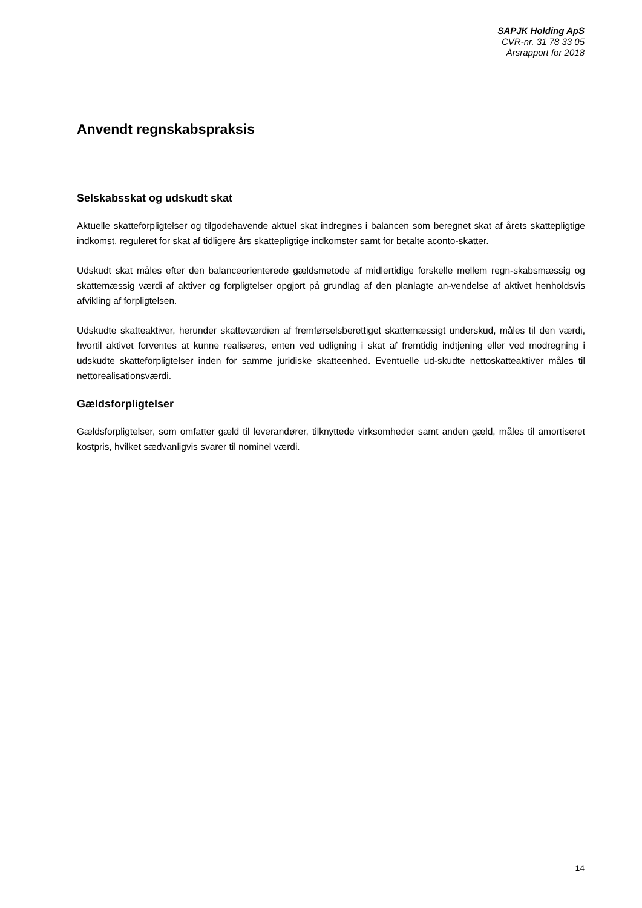SAPJK Holding ApS
CVR-nr. 31 78 33 05
Årsrapport for 2018
Anvendt regnskabspraksis
Selskabsskat og udskudt skat
Aktuelle skatteforpligtelser og tilgodehavende aktuel skat indregnes i balancen som beregnet skat af årets skattepligtige indkomst, reguleret for skat af tidligere års skattepligtige indkomster samt for betalte aconto-skatter.
Udskudt skat måles efter den balanceorienterede gældsmetode af midlertidige forskelle mellem regn-skabsmæssig og skattemæssig værdi af aktiver og forpligtelser opgjort på grundlag af den planlagte an-vendelse af aktivet henholdsvis afvikling af forpligtelsen.
Udskudte skatteaktiver, herunder skatteværdien af fremførselsberettiget skattemæssigt underskud, måles til den værdi, hvortil aktivet forventes at kunne realiseres, enten ved udligning i skat af fremtidig indtjening eller ved modregning i udskudte skatteforpligtelser inden for samme juridiske skatteenhed. Eventuelle ud-skudte nettoskatteaktiver måles til nettorealisationsværdi.
Gældsforpligtelser
Gældsforpligtelser, som omfatter gæld til leverandører, tilknyttede virksomheder samt anden gæld, måles til amortiseret kostpris, hvilket sædvanligvis svarer til nominel værdi.
14